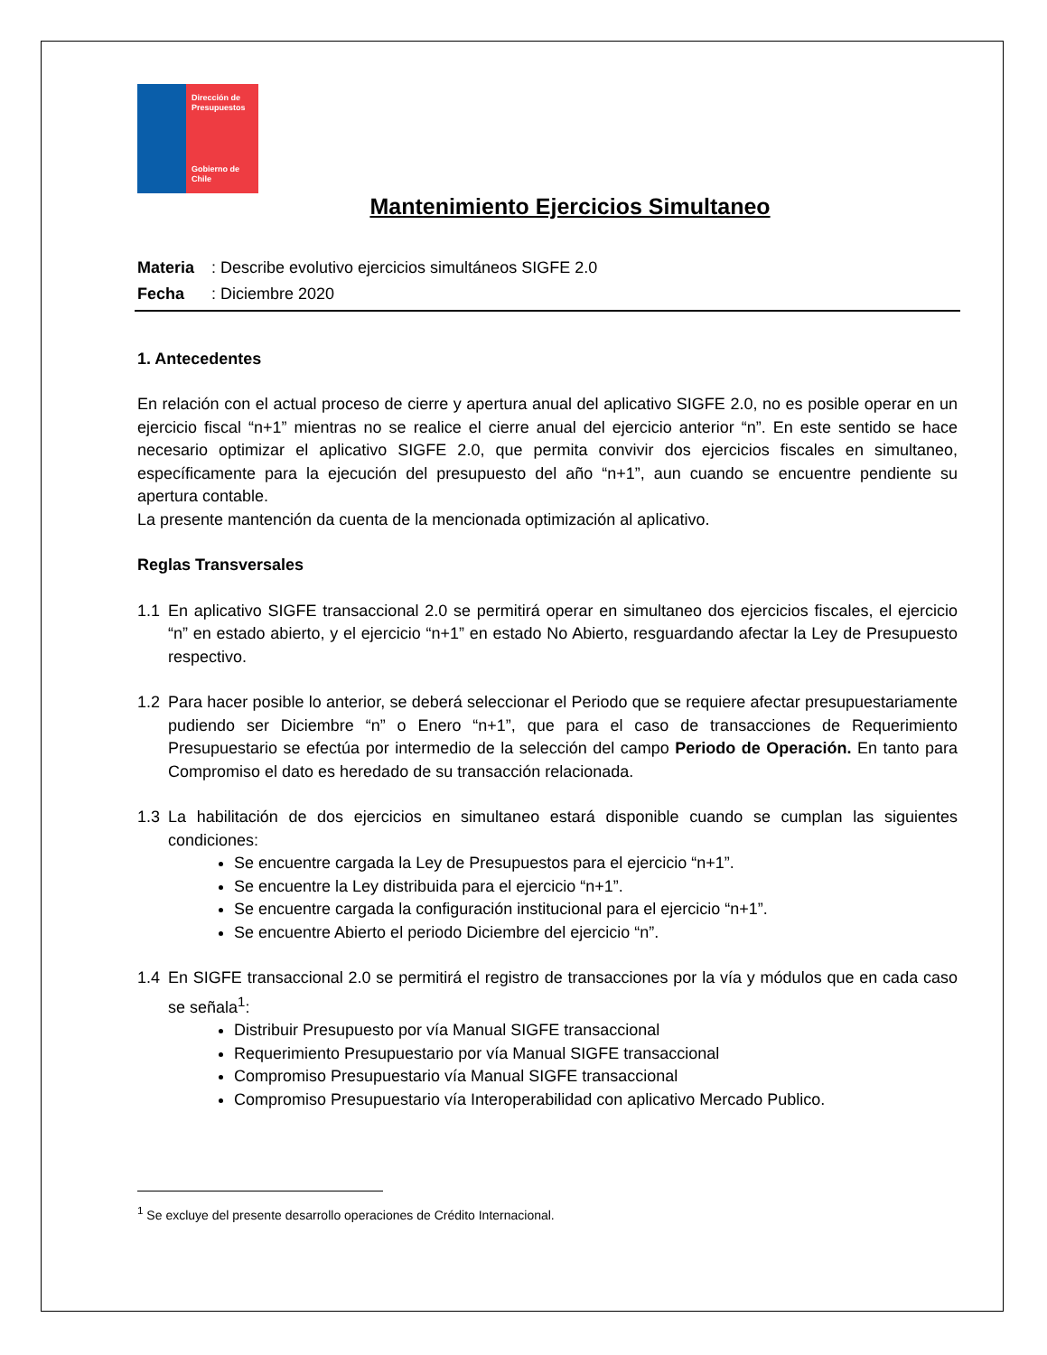Dirección de Presupuestos
Gobierno de Chile
Mantenimiento Ejercicios Simultaneo
| Materia | : Describe evolutivo ejercicios simultáneos SIGFE 2.0 |
| Fecha | : Diciembre 2020 |
1. Antecedentes
En relación con el actual proceso de cierre y apertura anual del aplicativo SIGFE 2.0, no es posible operar en un ejercicio fiscal “n+1” mientras no se realice el cierre anual del ejercicio anterior “n”. En este sentido se hace necesario optimizar el aplicativo SIGFE 2.0, que permita convivir dos ejercicios fiscales en simultaneo, específicamente para la ejecución del presupuesto del año “n+1”, aun cuando se encuentre pendiente su apertura contable.
La presente mantención da cuenta de la mencionada optimización al aplicativo.
Reglas Transversales
1.1 En aplicativo SIGFE transaccional 2.0 se permitirá operar en simultaneo dos ejercicios fiscales, el ejercicio “n” en estado abierto, y el ejercicio “n+1” en estado No Abierto, resguardando afectar la Ley de Presupuesto respectivo.
1.2 Para hacer posible lo anterior, se deberá seleccionar el Periodo que se requiere afectar presupuestariamente pudiendo ser Diciembre “n” o Enero “n+1”, que para el caso de transacciones de Requerimiento Presupuestario se efectúa por intermedio de la selección del campo Periodo de Operación. En tanto para Compromiso el dato es heredado de su transacción relacionada.
1.3 La habilitación de dos ejercicios en simultaneo estará disponible cuando se cumplan las siguientes condiciones:
Se encuentre cargada la Ley de Presupuestos para el ejercicio “n+1”.
Se encuentre la Ley distribuida para el ejercicio “n+1”.
Se encuentre cargada la configuración institucional para el ejercicio “n+1”.
Se encuentre Abierto el periodo Diciembre del ejercicio “n”.
1.4 En SIGFE transaccional 2.0 se permitirá el registro de transacciones por la vía y módulos que en cada caso se señala<sup>1</sup>:
Distribuir Presupuesto por vía Manual SIGFE transaccional
Requerimiento Presupuestario por vía Manual SIGFE transaccional
Compromiso Presupuestario vía Manual SIGFE transaccional
Compromiso Presupuestario vía Interoperabilidad con aplicativo Mercado Publico.
<sup>1</sup> Se excluye del presente desarrollo operaciones de Crédito Internacional.